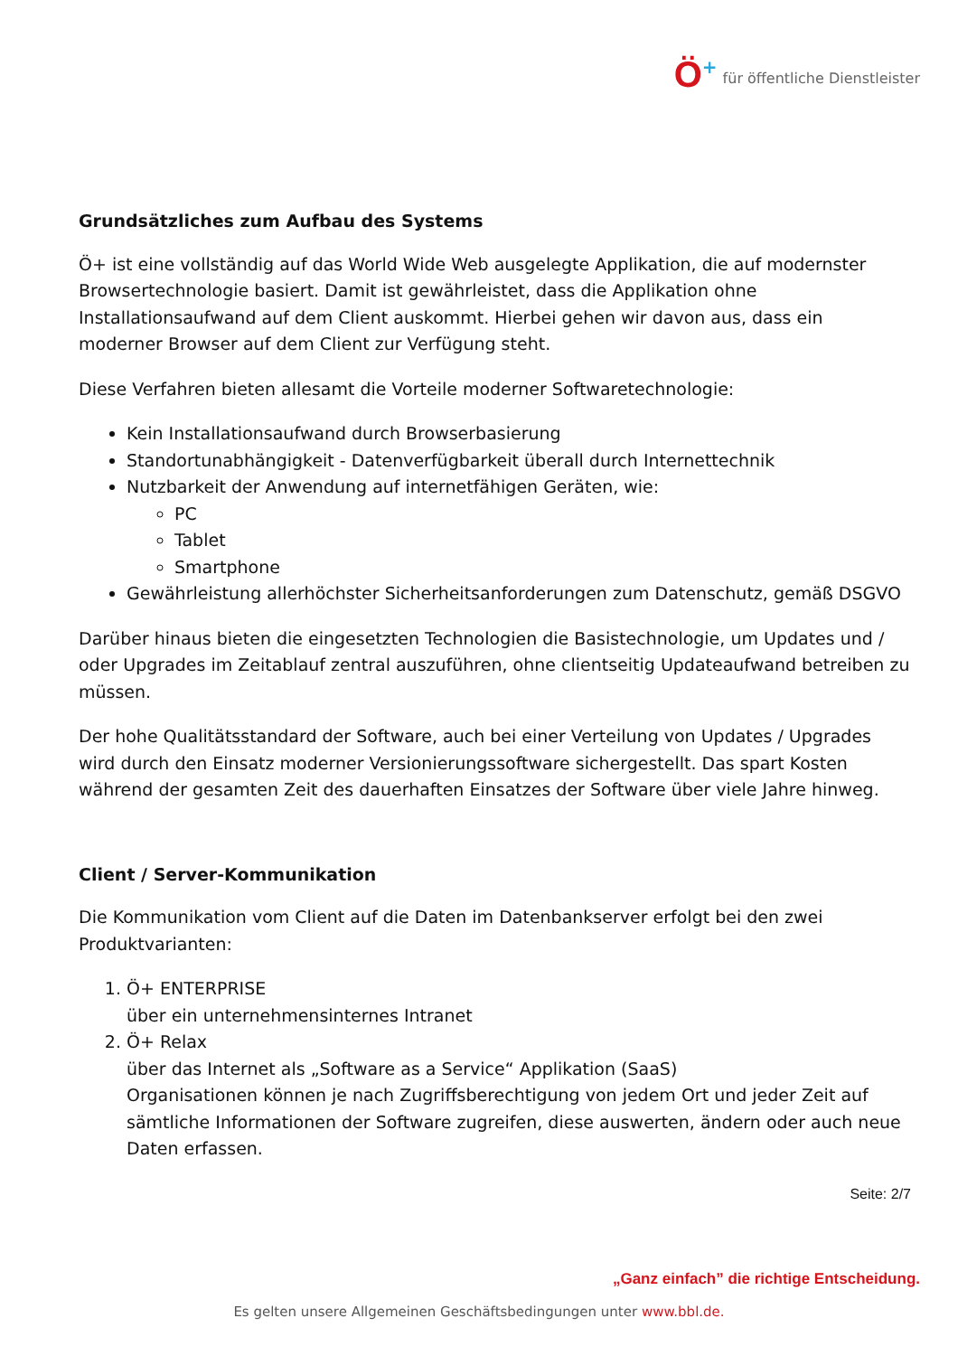Ö + für öffentliche Dienstleister
Grundsätzliches zum Aufbau des Systems
Ö+ ist eine vollständig auf das World Wide Web ausgelegte Applikation, die auf modernster Browsertechnologie basiert. Damit ist gewährleistet, dass die Applikation ohne Installationsaufwand auf dem Client auskommt. Hierbei gehen wir davon aus, dass ein moderner Browser auf dem Client zur Verfügung steht.
Diese Verfahren bieten allesamt die Vorteile moderner Softwaretechnologie:
Kein Installationsaufwand durch Browserbasierung
Standortunabhängigkeit - Datenverfügbarkeit überall durch Internettechnik
Nutzbarkeit der Anwendung auf internetfähigen Geräten, wie:
PC
Tablet
Smartphone
Gewährleistung allerhöchster Sicherheitsanforderungen zum Datenschutz, gemäß DSGVO
Darüber hinaus bieten die eingesetzten Technologien die Basistechnologie, um Updates und / oder Upgrades im Zeitablauf zentral auszuführen, ohne clientseitig Updateaufwand betreiben zu müssen.
Der hohe Qualitätsstandard der Software, auch bei einer Verteilung von Updates / Upgrades wird durch den Einsatz moderner Versionierungssoftware sichergestellt. Das spart Kosten während der gesamten Zeit des dauerhaften Einsatzes der Software über viele Jahre hinweg.
Client / Server-Kommunikation
Die Kommunikation vom Client auf die Daten im Datenbankserver erfolgt bei den zwei Produktvarianten:
1. Ö+ ENTERPRISE
über ein unternehmensinternes Intranet
2. Ö+ Relax
über das Internet als „Software as a Service“ Applikation (SaaS)
Organisationen können je nach Zugriffsberechtigung von jedem Ort und jeder Zeit auf sämtliche Informationen der Software zugreifen, diese auswerten, ändern oder auch neue Daten erfassen.
Seite: 2/7
„Ganz einfach” die richtige Entscheidung.
Es gelten unsere Allgemeinen Geschäftsbedingungen unter www.bbl.de.